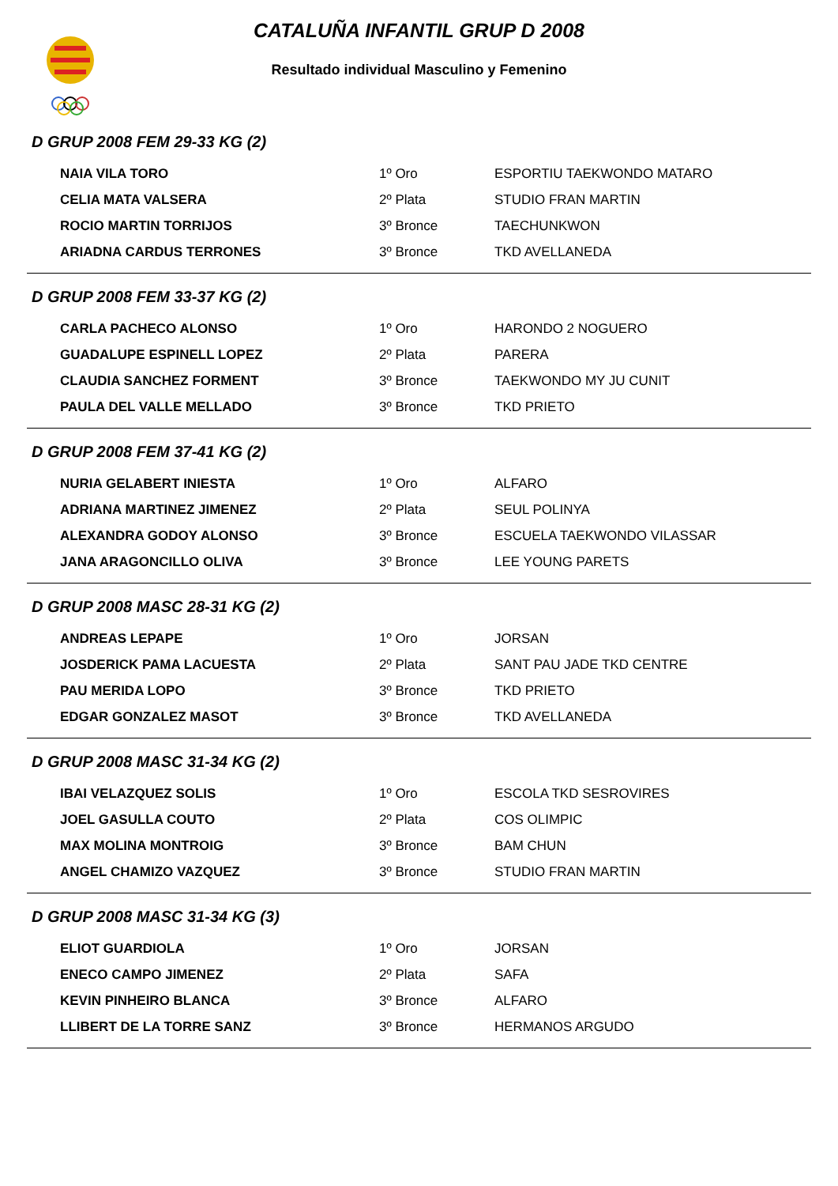CATALUÑA INFANTIL GRUP D 2008
Resultado individual Masculino y Femenino
D GRUP 2008 FEM 29-33 KG (2)
| NAIA VILA TORO | 1º Oro | ESPORTIU TAEKWONDO MATARO |
| CELIA MATA VALSERA | 2º Plata | STUDIO FRAN MARTIN |
| ROCIO MARTIN TORRIJOS | 3º Bronce | TAECHUNKWON |
| ARIADNA CARDUS TERRONES | 3º Bronce | TKD AVELLANEDA |
D GRUP 2008 FEM 33-37 KG (2)
| CARLA PACHECO ALONSO | 1º Oro | HARONDO 2 NOGUERO |
| GUADALUPE ESPINELL LOPEZ | 2º Plata | PARERA |
| CLAUDIA SANCHEZ FORMENT | 3º Bronce | TAEKWONDO MY JU CUNIT |
| PAULA DEL VALLE MELLADO | 3º Bronce | TKD PRIETO |
D GRUP 2008 FEM 37-41 KG (2)
| NURIA GELABERT INIESTA | 1º Oro | ALFARO |
| ADRIANA MARTINEZ JIMENEZ | 2º Plata | SEUL POLINYA |
| ALEXANDRA GODOY ALONSO | 3º Bronce | ESCUELA TAEKWONDO VILASSAR |
| JANA ARAGONCILLO OLIVA | 3º Bronce | LEE YOUNG PARETS |
D GRUP 2008 MASC 28-31 KG (2)
| ANDREAS LEPAPE | 1º Oro | JORSAN |
| JOSDERICK PAMA LACUESTA | 2º Plata | SANT PAU JADE TKD CENTRE |
| PAU MERIDA LOPO | 3º Bronce | TKD PRIETO |
| EDGAR GONZALEZ MASOT | 3º Bronce | TKD AVELLANEDA |
D GRUP 2008 MASC 31-34 KG (2)
| IBAI VELAZQUEZ SOLIS | 1º Oro | ESCOLA TKD SESROVIRES |
| JOEL GASULLA COUTO | 2º Plata | COS OLIMPIC |
| MAX MOLINA MONTROIG | 3º Bronce | BAM CHUN |
| ANGEL CHAMIZO VAZQUEZ | 3º Bronce | STUDIO FRAN MARTIN |
D GRUP 2008 MASC 31-34 KG (3)
| ELIOT GUARDIOLA | 1º Oro | JORSAN |
| ENECO CAMPO JIMENEZ | 2º Plata | SAFA |
| KEVIN PINHEIRO BLANCA | 3º Bronce | ALFARO |
| LLIBERT DE LA TORRE SANZ | 3º Bronce | HERMANOS ARGUDO |